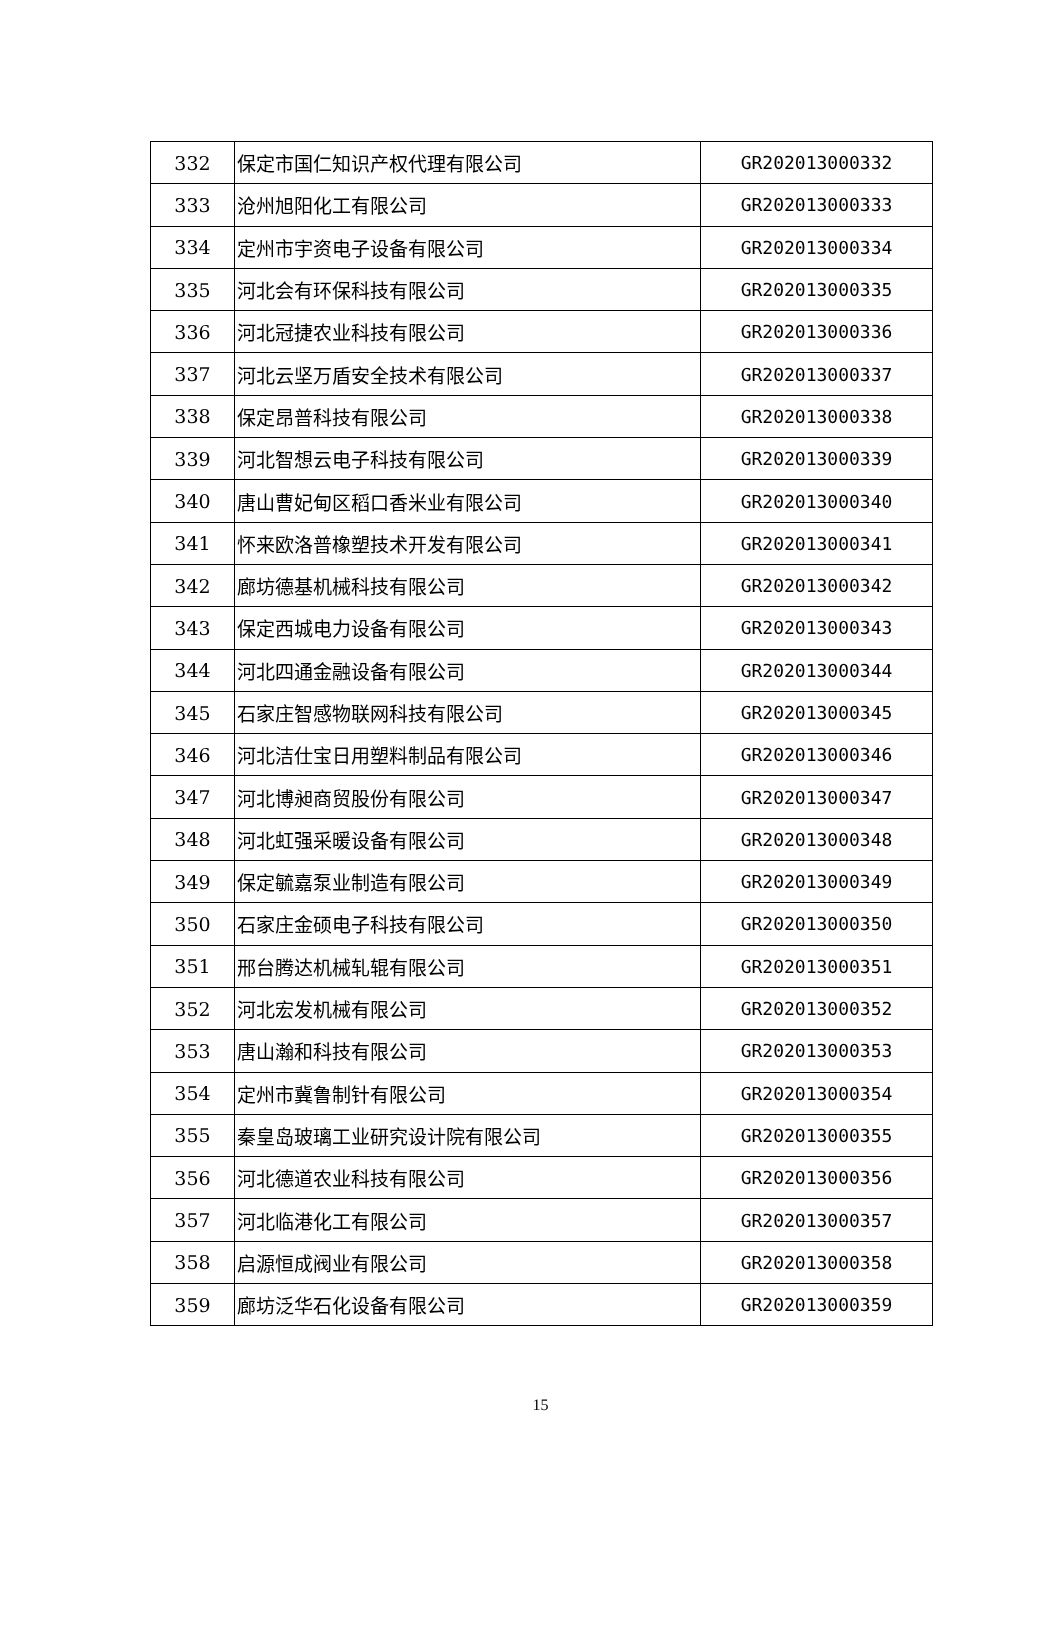| 332 | 保定市国仁知识产权代理有限公司 | GR202013000332 |
| 333 | 沧州旭阳化工有限公司 | GR202013000333 |
| 334 | 定州市宇资电子设备有限公司 | GR202013000334 |
| 335 | 河北会有环保科技有限公司 | GR202013000335 |
| 336 | 河北冠捷农业科技有限公司 | GR202013000336 |
| 337 | 河北云坚万盾安全技术有限公司 | GR202013000337 |
| 338 | 保定昂普科技有限公司 | GR202013000338 |
| 339 | 河北智想云电子科技有限公司 | GR202013000339 |
| 340 | 唐山曹妃甸区稻口香米业有限公司 | GR202013000340 |
| 341 | 怀来欧洛普橡塑技术开发有限公司 | GR202013000341 |
| 342 | 廊坊德基机械科技有限公司 | GR202013000342 |
| 343 | 保定西城电力设备有限公司 | GR202013000343 |
| 344 | 河北四通金融设备有限公司 | GR202013000344 |
| 345 | 石家庄智感物联网科技有限公司 | GR202013000345 |
| 346 | 河北洁仕宝日用塑料制品有限公司 | GR202013000346 |
| 347 | 河北博昶商贸股份有限公司 | GR202013000347 |
| 348 | 河北虹强采暖设备有限公司 | GR202013000348 |
| 349 | 保定毓嘉泵业制造有限公司 | GR202013000349 |
| 350 | 石家庄金硕电子科技有限公司 | GR202013000350 |
| 351 | 邢台腾达机械轧辊有限公司 | GR202013000351 |
| 352 | 河北宏发机械有限公司 | GR202013000352 |
| 353 | 唐山瀚和科技有限公司 | GR202013000353 |
| 354 | 定州市冀鲁制针有限公司 | GR202013000354 |
| 355 | 秦皇岛玻璃工业研究设计院有限公司 | GR202013000355 |
| 356 | 河北德道农业科技有限公司 | GR202013000356 |
| 357 | 河北临港化工有限公司 | GR202013000357 |
| 358 | 启源恒成阀业有限公司 | GR202013000358 |
| 359 | 廊坊泛华石化设备有限公司 | GR202013000359 |
15